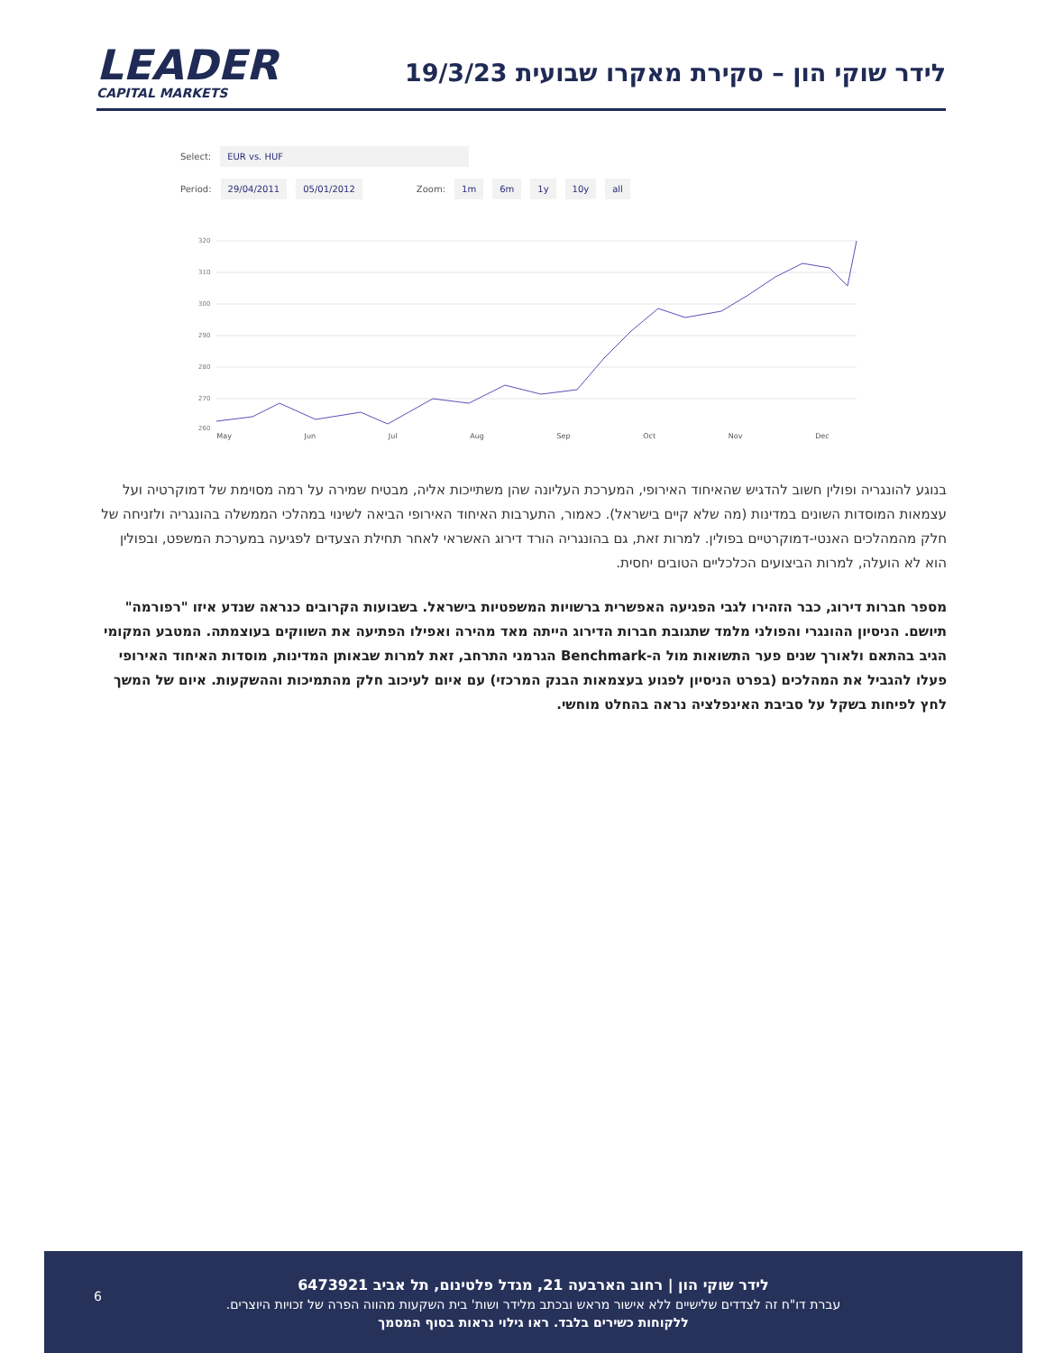LEADER
CAPITAL MARKETS
לידר שוקי הון – סקירת מאקרו שבועית 19/3/23
Select: EUR vs. HUF
Period: 29/04/2011 05/01/2012 Zoom: 1m 6m 1y 10y all
320
310
300
290
280
270
260
May Jun Jul Aug Sep Oct Nov Dec
בנוגע להונגריה ופולין חשוב להדגיש שהאיחוד האירופי, המערכת העליונה שהן משתייכות אליה, מבטיח שמירה על רמה מסוימת של דמוקרטיה ועל עצמאות המוסדות השונים במדינות (מה שלא קיים בישראל). כאמור, התערבות האיחוד האירופי הביאה לשינוי במהלכי הממשלה בהונגריה ולזניחה של חלק מהמהלכים האנטי-דמוקרטיים בפולין. למרות זאת, גם בהונגריה הורד דירוג האשראי לאחר תחילת הצעדים לפגיעה במערכת המשפט, ובפולין הוא לא הועלה, למרות הביצועים הכלכליים הטובים יחסית.
מספר חברות דירוג, כבר הזהירו לגבי הפגיעה האפשרית ברשויות המשפטיות בישראל. בשבועות הקרובים כנראה שנדע איזו "רפורמה" תיושם. הניסיון ההונגרי והפולני מלמד שתגובת חברות הדירוג הייתה מאד מהירה ואפילו הפתיעה את השווקים בעוצמתה. המטבע המקומי הגיב בהתאם ולאורך שנים פער התשואות מול ה-Benchmark הגרמני התרחב, זאת למרות שבאותן המדינות, מוסדות האיחוד האירופי פעלו להגביל את המהלכים (בפרט הניסיון לפגוע בעצמאות הבנק המרכזי) עם איום לעיכוב חלק מהתמיכות וההשקעות. איום של המשך לחץ לפיחות בשקל על סביבת האינפלציה נראה בהחלט מוחשי.
6
לידר שוקי הון | רחוב הארבעה 21, מגדל פלטינום, תל אביב 6473921
עברת דו"ח זה לצדדים שלישיים ללא אישור מראש ובכתב מלידר ושות' בית השקעות מהווה הפרה של זכויות היוצרים.
ללקוחות כשירים בלבד. ראו גילוי נראות בסוף המסמך